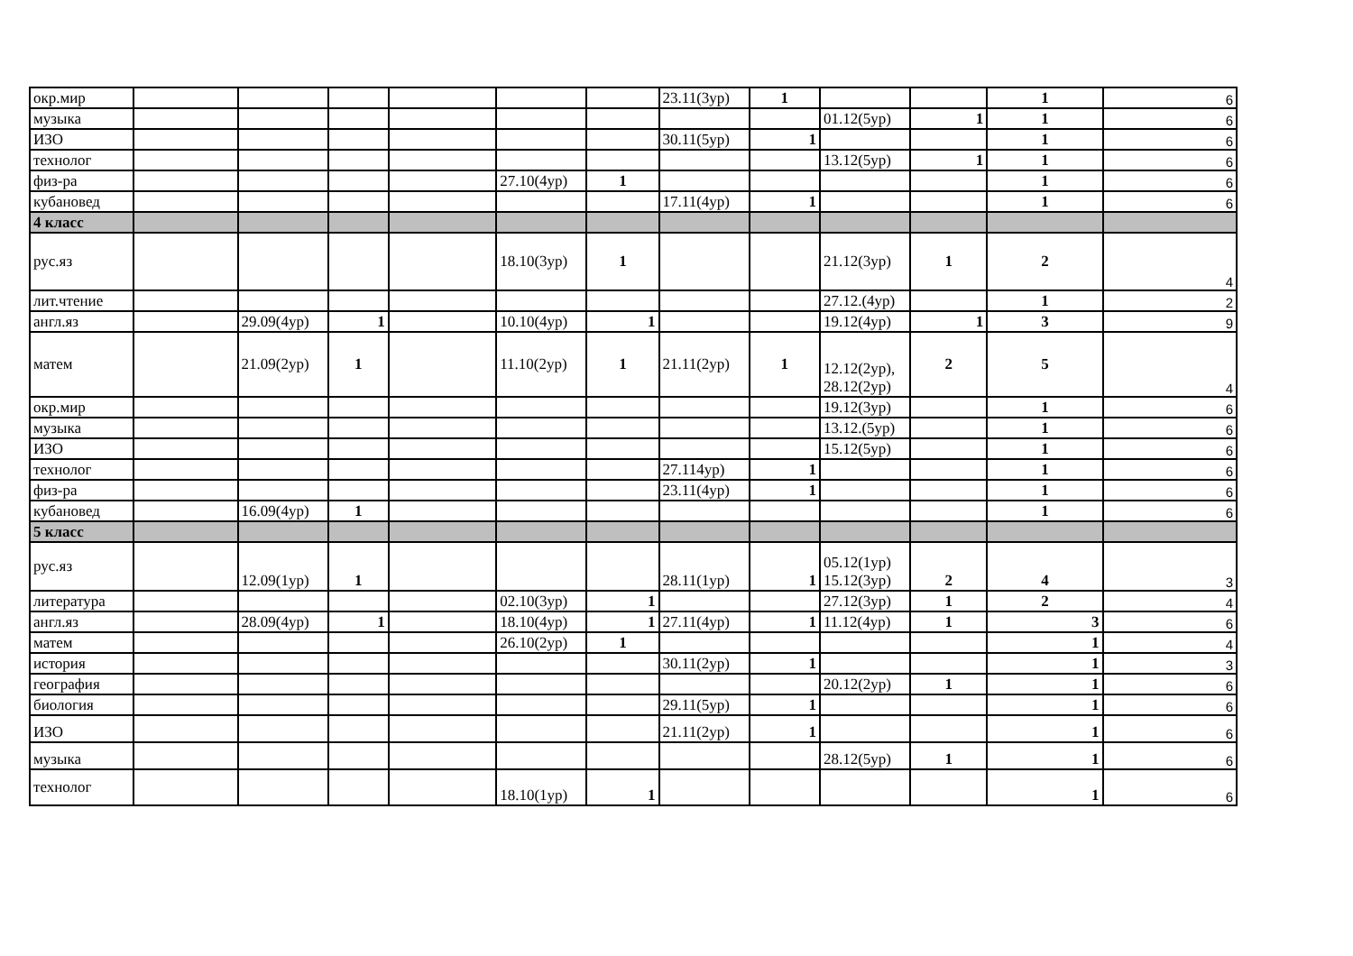| окр.мир | | | | | | | 23.11(3ур) | 1 | | | 1 | 6 |
| музыка | | | | | | | | | 01.12(5ур) | 1 | 1 | 6 |
| ИЗО | | | | | | | 30.11(5ур) | 1 | | | 1 | 6 |
| технолог | | | | | | | | | 13.12(5ур) | 1 | 1 | 6 |
| физ-ра | | | | | 27.10(4ур) | 1 | | | | | 1 | 6 |
| кубановед | | | | | | | 17.11(4ур) | 1 | | | 1 | 6 |
| 4 класс | | | | | | | | | | | | |
| рус.яз | | | | | 18.10(3ур) | 1 | | | 21.12(3ур) | 1 | 2 | 4 |
| лит.чтение | | | | | | | | | 27.12.(4ур) | | 1 | 2 |
| англ.яз | | 29.09(4ур) | 1 | | 10.10(4ур) | 1 | | | 19.12(4ур) | 1 | 3 | 9 |
| матем | | 21.09(2ур) | 1 | | 11.10(2ур) | 1 | 21.11(2ур) | 1 | 12.12(2ур), 28.12(2ур) | 2 | 5 | 4 |
| окр.мир | | | | | | | | | 19.12(3ур) | | 1 | 6 |
| музыка | | | | | | | | | 13.12.(5ур) | | 1 | 6 |
| ИЗО | | | | | | | | | 15.12(5ур) | | 1 | 6 |
| технолог | | | | | | | 27.114ур) | 1 | | | 1 | 6 |
| физ-ра | | | | | | | 23.11(4ур) | 1 | | | 1 | 6 |
| кубановед | | 16.09(4ур) | 1 | | | | | | | | 1 | 6 |
| 5 класс | | | | | | | | | | | | |
| рус.яз | | 12.09(1ур) | 1 | | | | 28.11(1ур) | 1 | 05.12(1ур) 15.12(3ур) | 2 | 4 | 3 |
| литература | | | | | 02.10(3ур) | 1 | | | 27.12(3ур) | 1 | 2 | 4 |
| англ.яз | | 28.09(4ур) | 1 | | 18.10(4ур) | 1 | 27.11(4ур) | 1 | 11.12(4ур) | 1 | 3 | 6 |
| матем | | | | | 26.10(2ур) | 1 | | | | | 1 | 4 |
| история | | | | | | | 30.11(2ур) | 1 | | | 1 | 3 |
| география | | | | | | | | | 20.12(2ур) | 1 | 1 | 6 |
| биология | | | | | | | 29.11(5ур) | 1 | | | 1 | 6 |
| ИЗО | | | | | | | 21.11(2ур) | 1 | | | 1 | 6 |
| музыка | | | | | | | | | 28.12(5ур) | 1 | 1 | 6 |
| технолог | | | | | 18.10(1ур) | 1 | | | | | 1 | 6 |